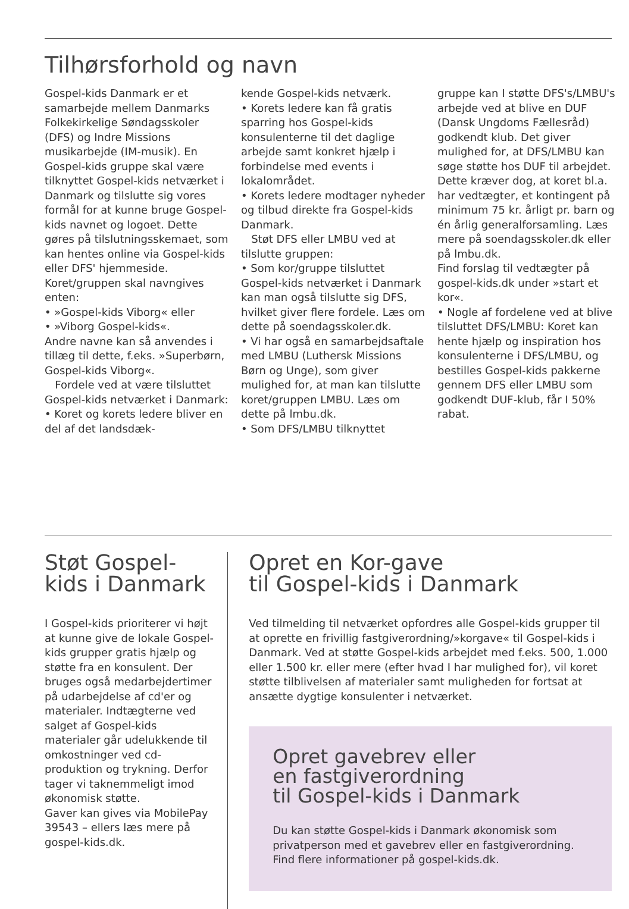Tilhørsforhold og navn
Gospel-kids Danmark er et samarbejde mellem Danmarks Folkekirkelige Søndagsskoler (DFS) og Indre Missions musikarbejde (IM-musik). En Gospel-kids gruppe skal være tilknyttet Gospel-kids netværket i Danmark og tilslutte sig vores formål for at kunne bruge Gospel-kids navnet og logoet. Dette gøres på tilslutningsskemaet, som kan hentes online via Gospel-kids eller DFS' hjemmeside.
Koret/gruppen skal navngives enten:
• »Gospel-kids Viborg« eller
• »Viborg Gospel-kids«.
Andre navne kan så anvendes i tillæg til dette, f.eks. »Superbørn, Gospel-kids Viborg«.
Fordele ved at være tilsluttet Gospel-kids netværket i Danmark:
• Koret og korets ledere bliver en del af det landsdæk-
kende Gospel-kids netværk.
• Korets ledere kan få gratis sparring hos Gospel-kids konsulenterne til det daglige arbejde samt konkret hjælp i forbindelse med events i lokalområdet.
• Korets ledere modtager nyheder og tilbud direkte fra Gospel-kids Danmark.
Støt DFS eller LMBU ved at tilslutte gruppen:
• Som kor/gruppe tilsluttet Gospel-kids netværket i Danmark kan man også tilslutte sig DFS, hvilket giver flere fordele. Læs om dette på soendagsskoler.dk.
• Vi har også en samarbejdsaftale med LMBU (Luthersk Missions Børn og Unge), som giver mulighed for, at man kan tilslutte koret/gruppen LMBU. Læs om dette på lmbu.dk.
• Som DFS/LMBU tilknyttet
gruppe kan I støtte DFS's/LMBU's arbejde ved at blive en DUF (Dansk Ungdoms Fællesråd) godkendt klub. Det giver mulighed for, at DFS/LMBU kan søge støtte hos DUF til arbejdet. Dette kræver dog, at koret bl.a. har vedtægter, et kontingent på minimum 75 kr. årligt pr. barn og én årlig generalforsamling. Læs mere på soendagsskoler.dk eller på lmbu.dk.
Find forslag til vedtægter på gospel-kids.dk under »start et kor«.
• Nogle af fordelene ved at blive tilsluttet DFS/LMBU: Koret kan hente hjælp og inspiration hos konsulenterne i DFS/LMBU, og bestilles Gospel-kids pakkerne gennem DFS eller LMBU som godkendt DUF-klub, får I 50% rabat.
Støt Gospel-
kids i Danmark
I Gospel-kids prioriterer vi højt at kunne give de lokale Gospel-kids grupper gratis hjælp og støtte fra en konsulent. Der bruges også medarbejdertimer på udarbejdelse af cd'er og materialer. Indtægterne ved salget af Gospel-kids materialer går udelukkende til omkostninger ved cd-produktion og trykning. Derfor tager vi taknemmeligt imod økonomisk støtte.
Gaver kan gives via MobilePay 39543 – ellers læs mere på gospel-kids.dk.
Opret en Kor-gave
til Gospel-kids i Danmark
Ved tilmelding til netværket opfordres alle Gospel-kids grupper til at oprette en frivillig fastgiverordning/»korgave« til Gospel-kids i Danmark. Ved at støtte Gospel-kids arbejdet med f.eks. 500, 1.000 eller 1.500 kr. eller mere (efter hvad I har mulighed for), vil koret støtte tilblivelsen af materialer samt muligheden for fortsat at ansætte dygtige konsulenter i netværket.
Opret gavebrev eller
en fastgiverordning
til Gospel-kids i Danmark
Du kan støtte Gospel-kids i Danmark økonomisk som privatperson med et gavebrev eller en fastgiverordning. Find flere informationer på gospel-kids.dk.